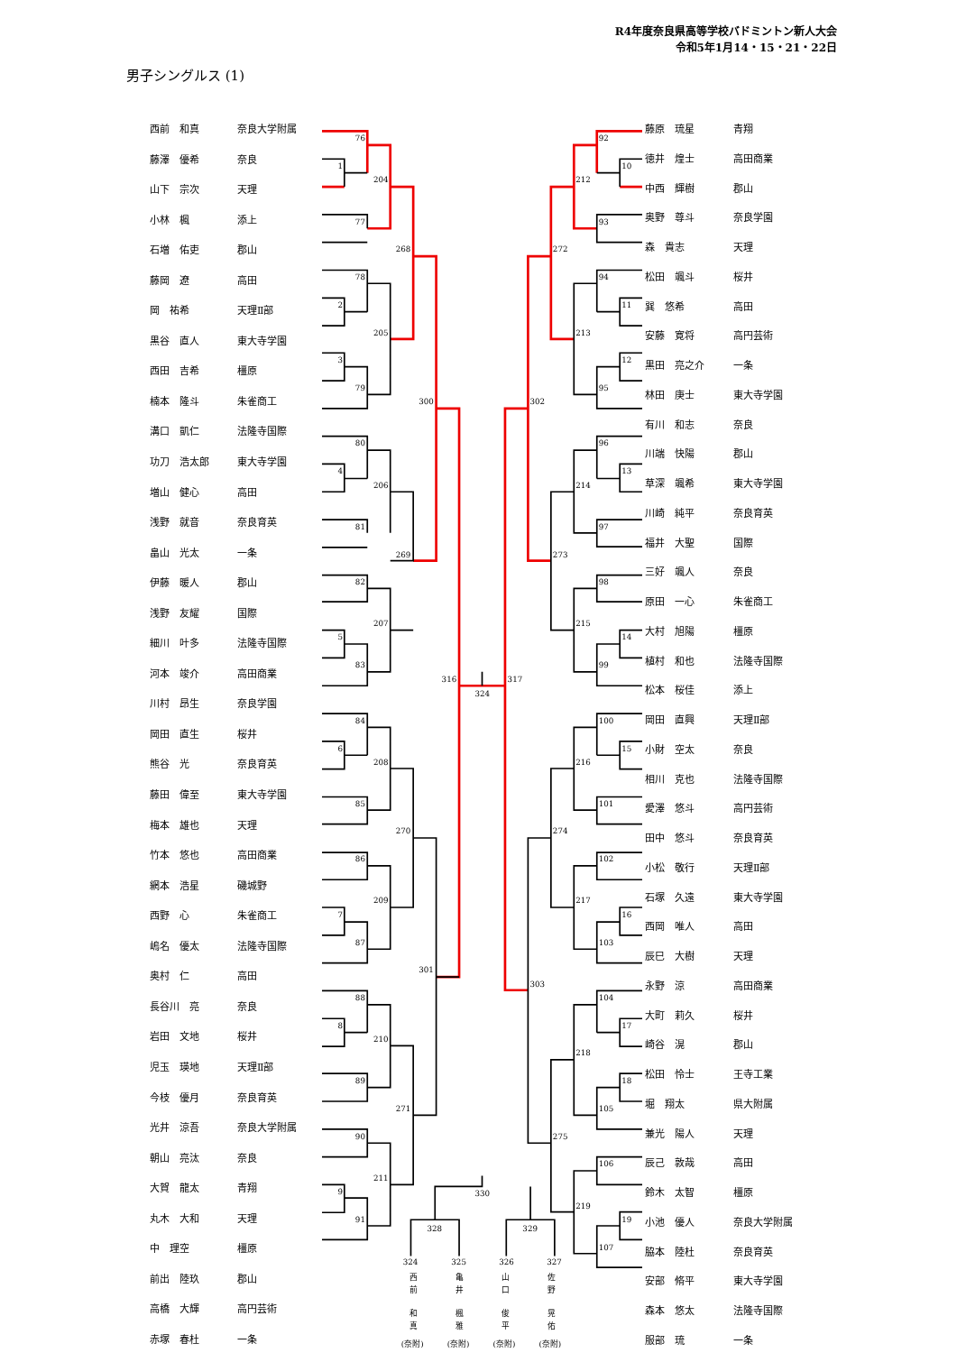R4年度奈良県高等学校バドミントン新人大会
令和5年1月14・15・21・22日
男子シングルス (1)
| 西前 和真 | 奈良大学附属 |
| 藤澤 優希 | 奈良 |
| 山下 宗次 | 天理 |
| 小林 楓 | 添上 |
| 石増 佑吏 | 郡山 |
| 藤岡 遼 | 高田 |
| 岡 祐希 | 天理Ⅱ部 |
| 黒谷 直人 | 東大寺学園 |
| 西田 吉希 | 橿原 |
| 楠本 隆斗 | 朱雀商工 |
| 溝口 凱仁 | 法隆寺国際 |
| 功刀 浩太郎 | 東大寺学園 |
| 増山 健心 | 高田 |
| 浅野 就音 | 奈良育英 |
| 畠山 光太 | 一条 |
| 伊藤 暖人 | 郡山 |
| 浅野 友耀 | 国際 |
| 細川 叶多 | 法隆寺国際 |
| 河本 竣介 | 高田商業 |
| 川村 昂生 | 奈良学園 |
| 岡田 直生 | 桜井 |
| 熊谷 光 | 奈良育英 |
| 藤田 偉至 | 東大寺学園 |
| 梅本 雄也 | 天理 |
| 竹本 悠也 | 高田商業 |
| 網本 浩星 | 磯城野 |
| 西野 心 | 朱雀商工 |
| 嶋名 優太 | 法隆寺国際 |
| 奥村 仁 | 高田 |
| 長谷川 亮 | 奈良 |
| 岩田 文地 | 桜井 |
| 児玉 瑛地 | 天理Ⅱ部 |
| 今枝 優月 | 奈良育英 |
| 光井 涼吾 | 奈良大学附属 |
| 朝山 亮汰 | 奈良 |
| 大賀 龍太 | 青翔 |
| 丸木 大和 | 天理 |
| 中 理空 | 橿原 |
| 前出 陸玖 | 郡山 |
| 高橋 大輝 | 高円芸術 |
| 赤塚 春杜 | 一条 |
76
1
204
77
268
78
2
205
3
79
300
80
4
206
81
269
82
207
5
83
316
324
317
84
6
208
85
270
86
209
7
87
301
88
8
210
89
271
90
211
9
91
92
10
212
93
272
94
11
213
12
95
302
96
13
214
97
273
98
215
14
99
100
15
216
101
274
102
217
16
103
303
104
17
218
18
105
275
106
219
19
107
330
328
329
324
325
326
327
西
前
和
真
(奈附)
亀
井
楓
雅
(奈附)
山
口
俊
平
(奈附)
佐
野
晃
佑
(奈附)
| 藤原 琉星 | 青翔 |
| 徳井 煌士 | 高田商業 |
| 中西 輝樹 | 郡山 |
| 奥野 尊斗 | 奈良学園 |
| 森 貴志 | 天理 |
| 松田 颯斗 | 桜井 |
| 巽 悠希 | 高田 |
| 安藤 寛将 | 高円芸術 |
| 黒田 亮之介 | 一条 |
| 林田 庚士 | 東大寺学園 |
| 有川 和志 | 奈良 |
| 川端 快陽 | 郡山 |
| 草深 颯希 | 東大寺学園 |
| 川崎 純平 | 奈良育英 |
| 福井 大聖 | 国際 |
| 三好 颯人 | 奈良 |
| 原田 一心 | 朱雀商工 |
| 大村 旭陽 | 橿原 |
| 植村 和也 | 法隆寺国際 |
| 松本 桜佳 | 添上 |
| 岡田 直興 | 天理Ⅱ部 |
| 小財 空太 | 奈良 |
| 相川 克也 | 法隆寺国際 |
| 愛澤 悠斗 | 高円芸術 |
| 田中 悠斗 | 奈良育英 |
| 小松 敬行 | 天理Ⅱ部 |
| 石塚 久遠 | 東大寺学園 |
| 西岡 唯人 | 高田 |
| 辰巳 大樹 | 天理 |
| 永野 涼 | 高田商業 |
| 大町 莉久 | 桜井 |
| 崎谷 滉 | 郡山 |
| 松田 怜士 | 王寺工業 |
| 堀 翔太 | 県大附属 |
| 兼光 陽人 | 天理 |
| 辰己 敦哉 | 高田 |
| 鈴木 太智 | 橿原 |
| 小池 優人 | 奈良大学附属 |
| 脇本 陸杜 | 奈良育英 |
| 安部 脩平 | 東大寺学園 |
| 森本 悠太 | 法隆寺国際 |
| 服部 琉 | 一条 |